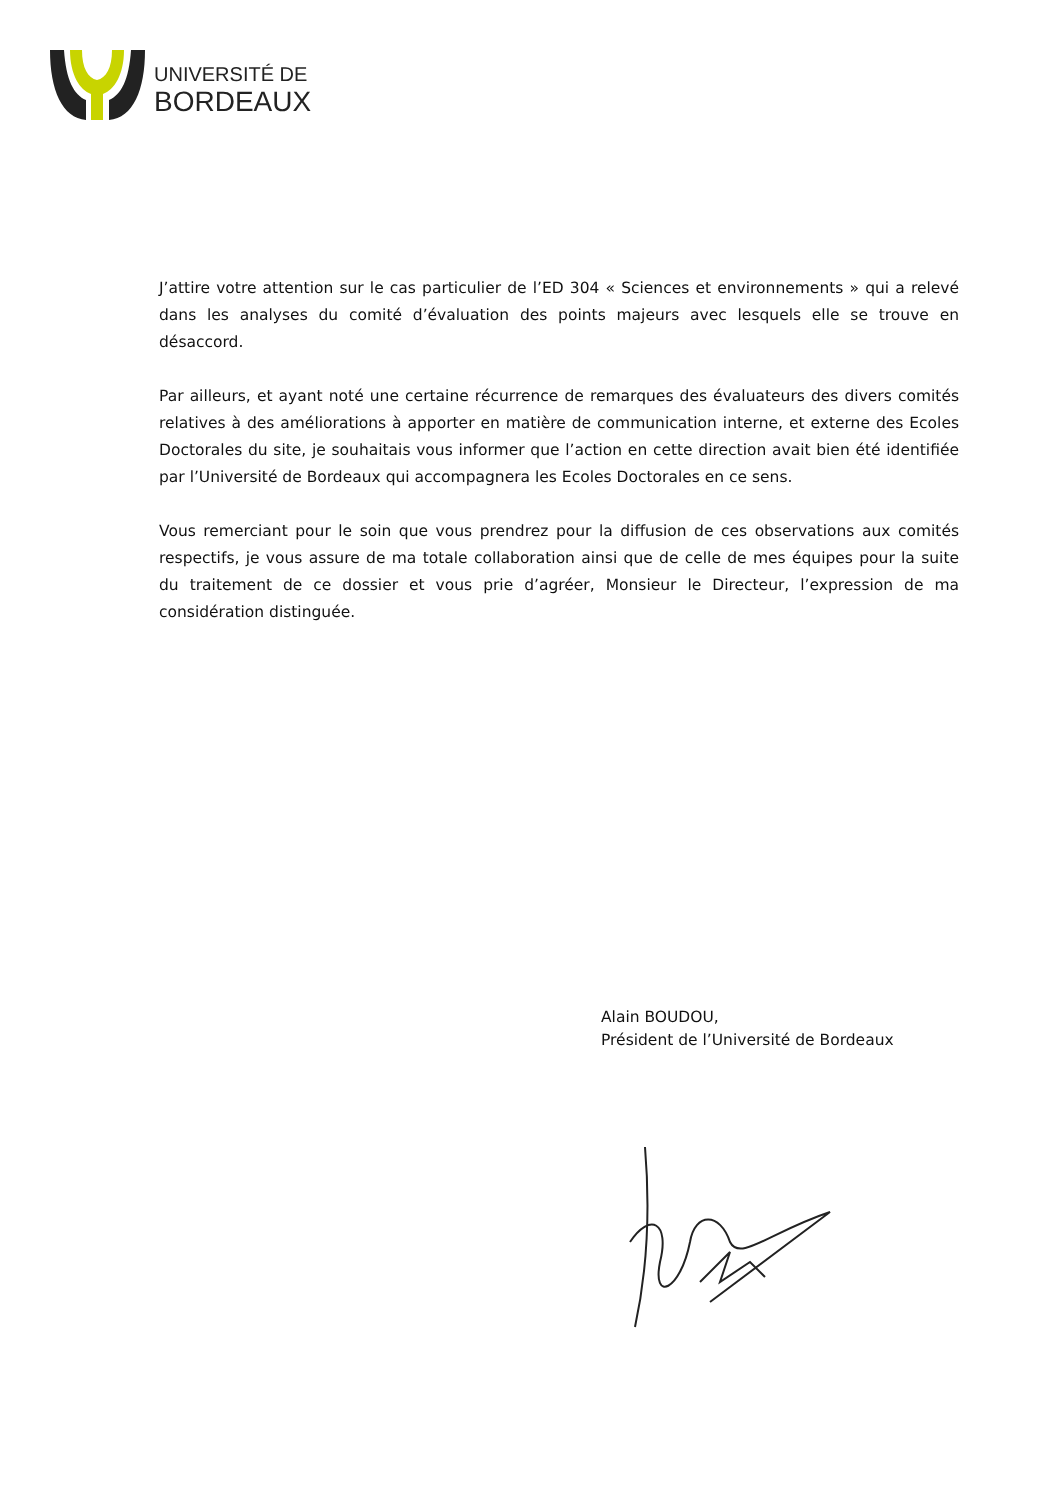UNIVERSITÉ DE
BORDEAUX
J’attire votre attention sur le cas particulier de l’ED 304 « Sciences et environnements » qui a relevé dans les analyses du comité d’évaluation des points majeurs avec lesquels elle se trouve en désaccord.
Par ailleurs, et ayant noté une certaine récurrence de remarques des évaluateurs des divers comités relatives à des améliorations à apporter en matière de communication interne, et externe des Ecoles Doctorales du site, je souhaitais vous informer que l’action en cette direction avait bien été identifiée par l’Université de Bordeaux qui accompagnera les Ecoles Doctorales en ce sens.
Vous remerciant pour le soin que vous prendrez pour la diffusion de ces observations aux comités respectifs, je vous assure de ma totale collaboration ainsi que de celle de mes équipes pour la suite du traitement de ce dossier et vous prie d’agréer, Monsieur le Directeur, l’expression de ma considération distinguée.
Alain BOUDOU,
Président de l’Université de Bordeaux